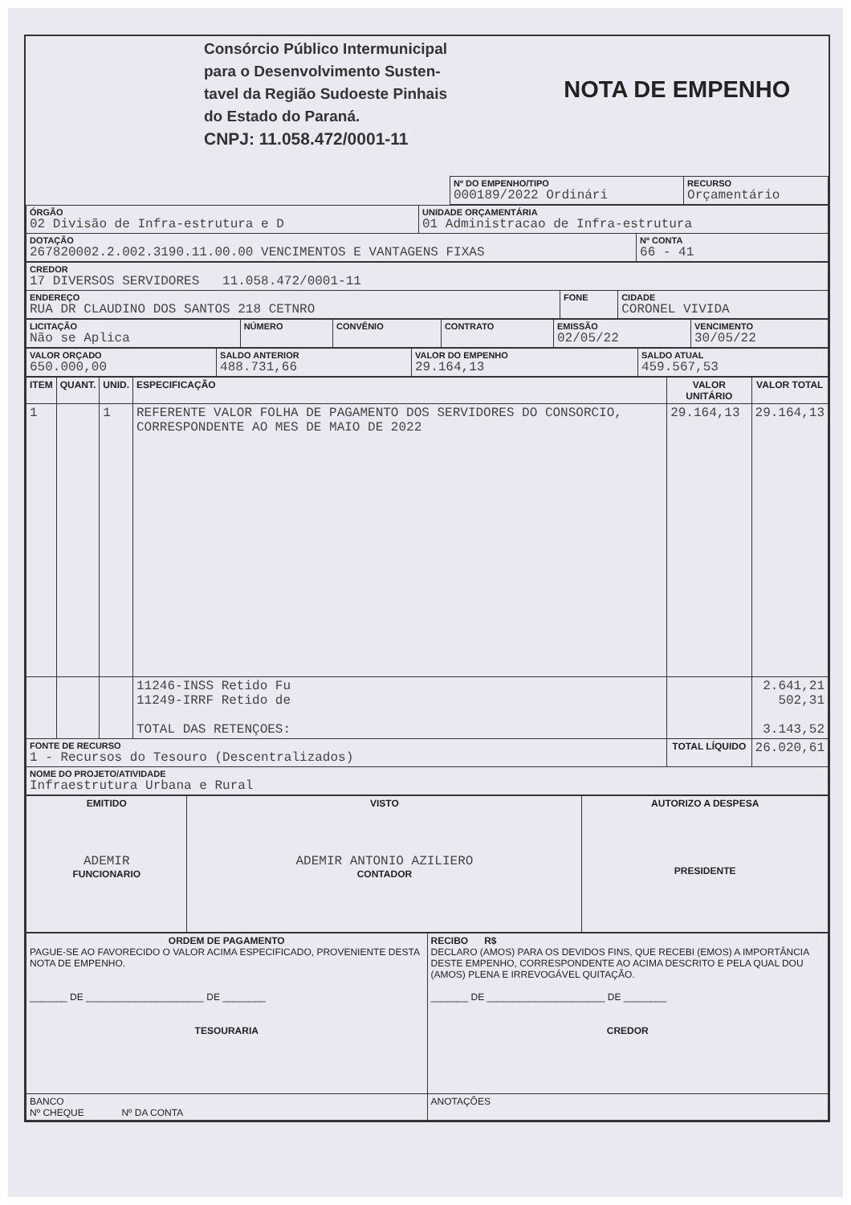| | Consórcio Público Intermunicipal para o Desenvolvimento Susten- tavel da Região Sudoeste Pinhais do Estado do Paraná. CNPJ: 11.058.472/0001-11 | NOTA DE EMPENHO |
| | Nº DO EMPENHO/TIPO 000189/2022 Ordinári | RECURSO Orçamentário |
| ÓRGÃO 02 Divisão de Infra-estrutura e D | UNIDADE ORÇAMENTÁRIA 01 Administracao de Infra-estrutura | |
| DOTAÇÃO 267820002.2.002.3190.11.00.00 VENCIMENTOS E VANTAGENS FIXAS | | Nº CONTA 66 - 41 |
| CREDOR 17 DIVERSOS SERVIDORES 11.058.472/0001-11 | | |
| ENDEREÇO RUA DR CLAUDINO DOS SANTOS 218 CETNRO | FONE | CIDADE CORONEL VIVIDA |
| LICITAÇÃO Não se Aplica | NÚMERO | CONVÊNIO | CONTRATO | EMISSÃO 02/05/22 | VENCIMENTO 30/05/22 |
| VALOR ORÇADO 650.000,00 | SALDO ANTERIOR 488.731,66 | VALOR DO EMPENHO 29.164,13 | SALDO ATUAL 459.567,53 |
| ITEM | QUANT. | UNID. | ESPECIFICAÇÃO | VALOR UNITÁRIO | VALOR TOTAL |
| --- | --- | --- | --- | --- | --- |
| 1 | | 1 | REFERENTE VALOR FOLHA DE PAGAMENTO DOS SERVIDORES DO CONSORCIO, CORRESPONDENTE AO MES DE MAIO DE 2022 | 29.164,13 | 29.164,13 |
| | | | 11246-INSS Retido Fu 11249-IRRF Retido de TOTAL DAS RETENÇOES: | | 2.641,21 502,31 3.143,52 |
| FONTE DE RECURSO 1 - Recursos do Tesouro (Descentralizados) | | | | TOTAL LÍQUIDO | 26.020,61 |
| NOME DO PROJETO/ATIVIDADE Infraestrutura Urbana e Rural | | | | | |
| EMITIDO ADEMIR FUNCIONARIO | VISTO ADEMIR ANTONIO AZILIERO CONTADOR | AUTORIZO A DESPESA PRESIDENTE |
| ORDEM DE PAGAMENTO PAGUE-SE AO FAVORECIDO O VALOR ACIMA ESPECIFICADO, PROVENIENTE DESTA NOTA DE EMPENHO. _______ DE ______________________ DE ________ TESOURARIA | RECIBO R$ DECLARO (AMOS) PARA OS DEVIDOS FINS, QUE RECEBI (EMOS) A IMPORTÂNCIA DESTE EMPENHO, CORRESPONDENTE AO ACIMA DESCRITO E PELA QUAL DOU (AMOS) PLENA E IRREVOGÁVEL QUITAÇÃO. _______ DE ______________________ DE ________ CREDOR |
| BANCO Nº CHEQUE Nº DA CONTA | ANOTAÇÕES |